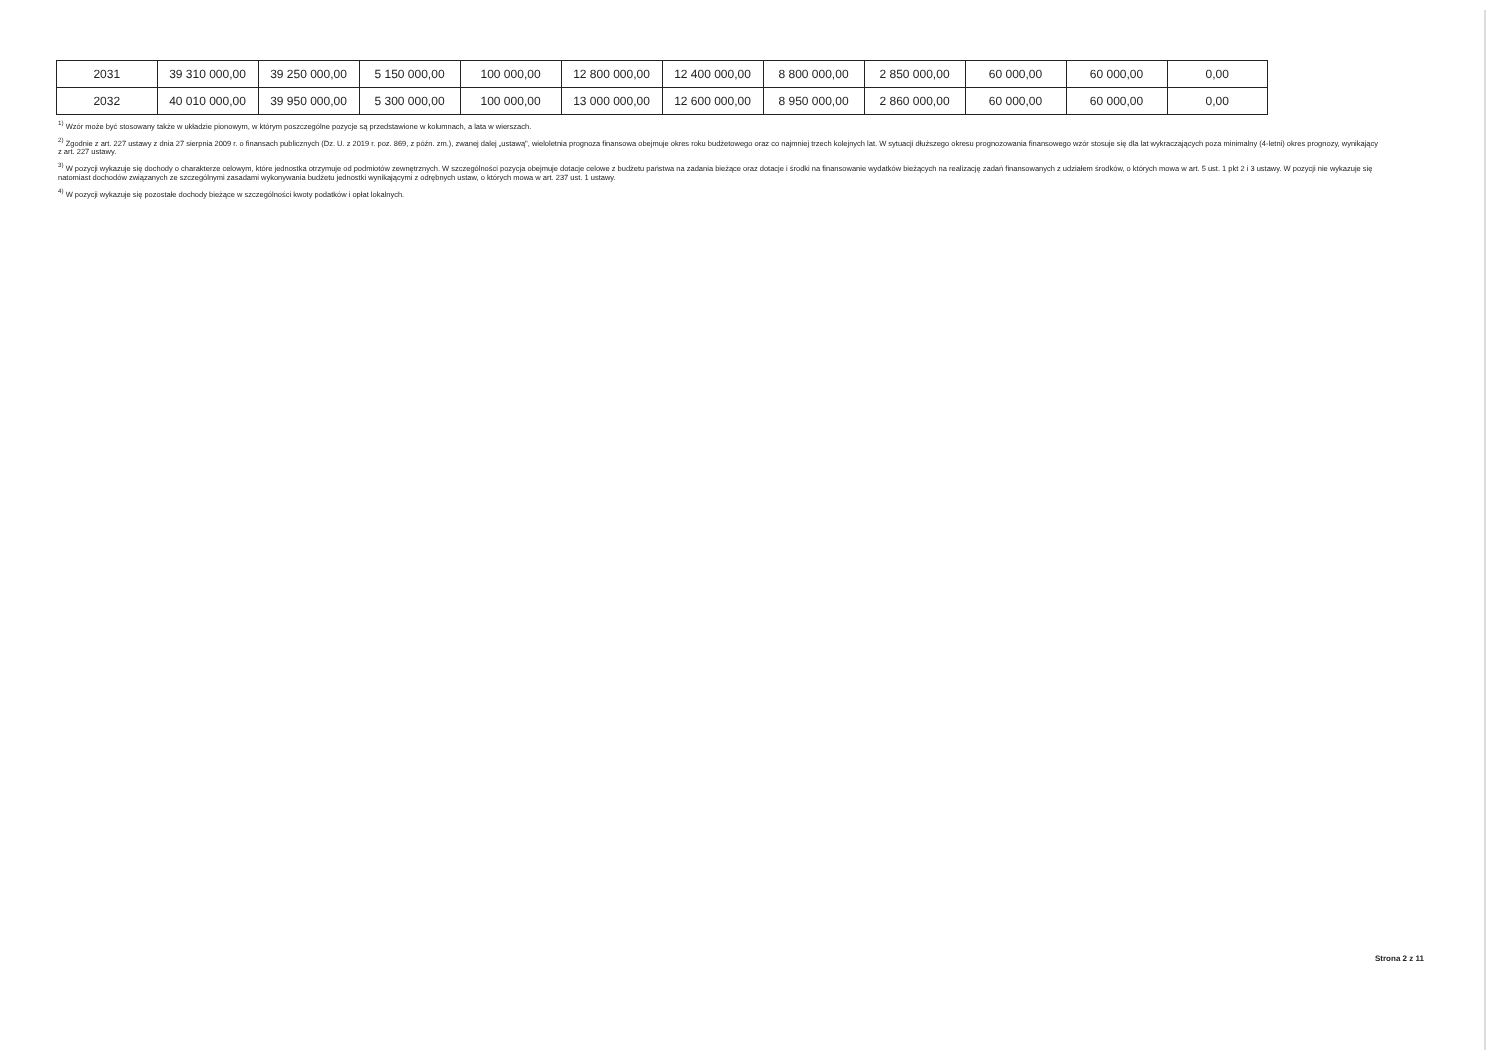| 2031 | 39 310 000,00 | 39 250 000,00 | 5 150 000,00 | 100 000,00 | 12 800 000,00 | 12 400 000,00 | 8 800 000,00 | 2 850 000,00 | 60 000,00 | 60 000,00 | 0,00 |
| 2032 | 40 010 000,00 | 39 950 000,00 | 5 300 000,00 | 100 000,00 | 13 000 000,00 | 12 600 000,00 | 8 950 000,00 | 2 860 000,00 | 60 000,00 | 60 000,00 | 0,00 |
<sup>1)</sup> Wzór może być stosowany także w układzie pionowym, w którym poszczególne pozycje są przedstawione w kolumnach, a lata w wierszach.
<sup>2)</sup> Zgodnie z art. 227 ustawy z dnia 27 sierpnia 2009 r. o finansach publicznych (Dz. U. z 2019 r. poz. 869, z późn. zm.), zwanej dalej „ustawą", wieloletnia prognoza finansowa obejmuje okres roku budżetowego oraz co najmniej trzech kolejnych lat. W sytuacji dłuższego okresu prognozowania finansowego wzór stosuje się dla lat wykraczających poza minimalny (4-letni) okres prognozy, wynikający z art. 227 ustawy.
<sup>3)</sup> W pozycji wykazuje się dochody o charakterze celowym, które jednostka otrzymuje od podmiotów zewnętrznych. W szczególności pozycja obejmuje dotacje celowe z budżetu państwa na zadania bieżące oraz dotacje i środki na finansowanie wydatków bieżących na realizację zadań finansowanych z udziałem środków, o których mowa w art. 5 ust. 1 pkt 2 i 3 ustawy. W pozycji nie wykazuje się natomiast dochodów związanych ze szczególnymi zasadami wykonywania budżetu jednostki wynikającymi z odrębnych ustaw, o których mowa w art. 237 ust. 1 ustawy.
<sup>4)</sup> W pozycji wykazuje się pozostałe dochody bieżące w szczególności kwoty podatków i opłat lokalnych.
Strona 2 z 11